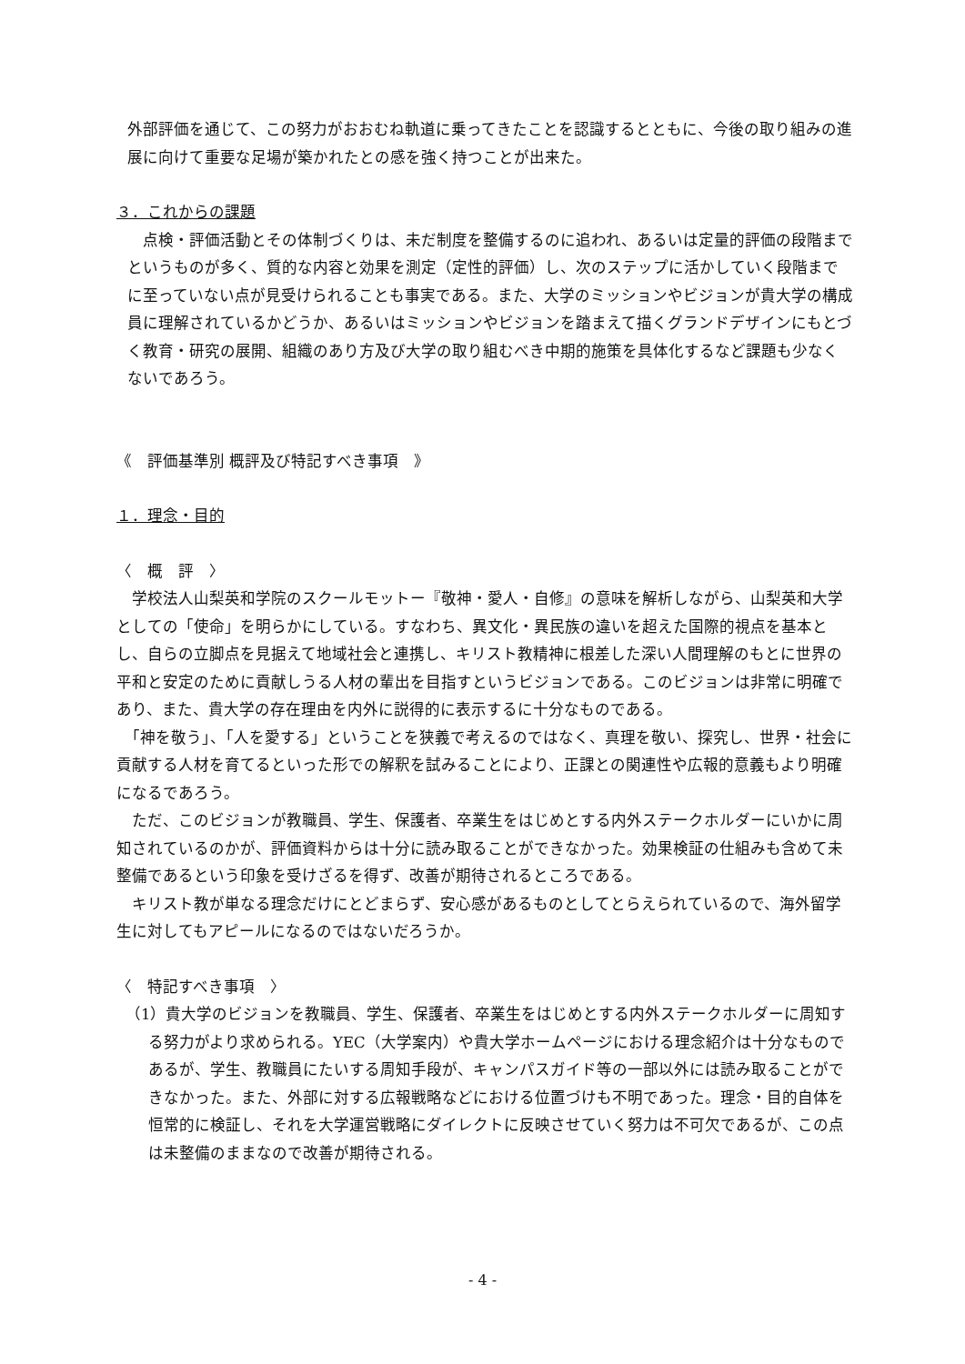外部評価を通じて、この努力がおおむね軌道に乗ってきたことを認識するとともに、今後の取り組みの進展に向けて重要な足場が築かれたとの感を強く持つことが出来た。
３．これからの課題
　点検・評価活動とその体制づくりは、未だ制度を整備するのに追われ、あるいは定量的評価の段階までというものが多く、質的な内容と効果を測定（定性的評価）し、次のステップに活かしていく段階までに至っていない点が見受けられることも事実である。また、大学のミッションやビジョンが貴大学の構成員に理解されているかどうか、あるいはミッションやビジョンを踏まえて描くグランドデザインにもとづく教育・研究の展開、組織のあり方及び大学の取り組むべき中期的施策を具体化するなど課題も少なくないであろう。
《　評価基準別 概評及び特記すべき事項　》
１．理念・目的
〈　概　評　〉
　学校法人山梨英和学院のスクールモットー『敬神・愛人・自修』の意味を解析しながら、山梨英和大学としての「使命」を明らかにしている。すなわち、異文化・異民族の違いを超えた国際的視点を基本とし、自らの立脚点を見据えて地域社会と連携し、キリスト教精神に根差した深い人間理解のもとに世界の平和と安定のために貢献しうる人材の輩出を目指すというビジョンである。このビジョンは非常に明確であり、また、貴大学の存在理由を内外に説得的に表示するに十分なものである。
　「神を敬う」、「人を愛する」ということを狭義で考えるのではなく、真理を敬い、探究し、世界・社会に貢献する人材を育てるといった形での解釈を試みることにより、正課との関連性や広報的意義もより明確になるであろう。
　ただ、このビジョンが教職員、学生、保護者、卒業生をはじめとする内外ステークホルダーにいかに周知されているのかが、評価資料からは十分に読み取ることができなかった。効果検証の仕組みも含めて未整備であるという印象を受けざるを得ず、改善が期待されるところである。
　キリスト教が単なる理念だけにとどまらず、安心感があるものとしてとらえられているので、海外留学生に対してもアピールになるのではないだろうか。
〈　特記すべき事項　〉
（1）貴大学のビジョンを教職員、学生、保護者、卒業生をはじめとする内外ステークホルダーに周知する努力がより求められる。YEC（大学案内）や貴大学ホームページにおける理念紹介は十分なものであるが、学生、教職員にたいする周知手段が、キャンパスガイド等の一部以外には読み取ることができなかった。また、外部に対する広報戦略などにおける位置づけも不明であった。理念・目的自体を恒常的に検証し、それを大学運営戦略にダイレクトに反映させていく努力は不可欠であるが、この点は未整備のままなので改善が期待される。
- 4 -